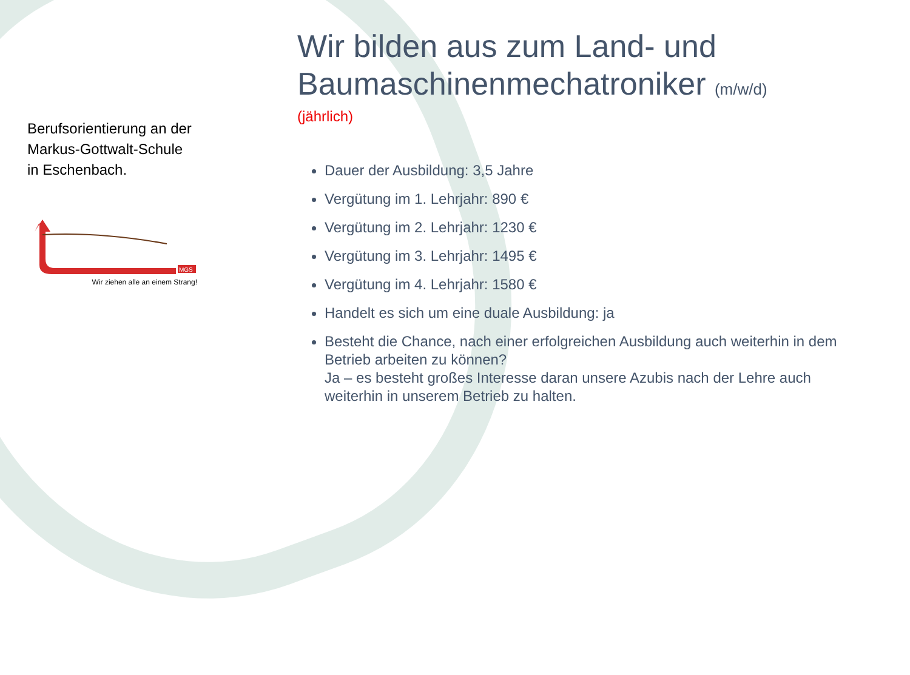Berufsorientierung an der
Markus-Gottwalt-Schule
in Eschenbach.
MGS
Wir ziehen alle an einem Strang!
Wir bilden aus zum Land- und Baumaschinenmechatroniker (m/w/d)
(jährlich)
Dauer der Ausbildung: 3,5 Jahre
Vergütung im 1. Lehrjahr: 890 €
Vergütung im 2. Lehrjahr: 1230 €
Vergütung im 3. Lehrjahr: 1495 €
Vergütung im 4. Lehrjahr: 1580 €
Handelt es sich um eine duale Ausbildung: ja
Besteht die Chance, nach einer erfolgreichen Ausbildung auch weiterhin in dem Betrieb arbeiten zu können?
Ja – es besteht großes Interesse daran unsere Azubis nach der Lehre auch weiterhin in unserem Betrieb zu halten.